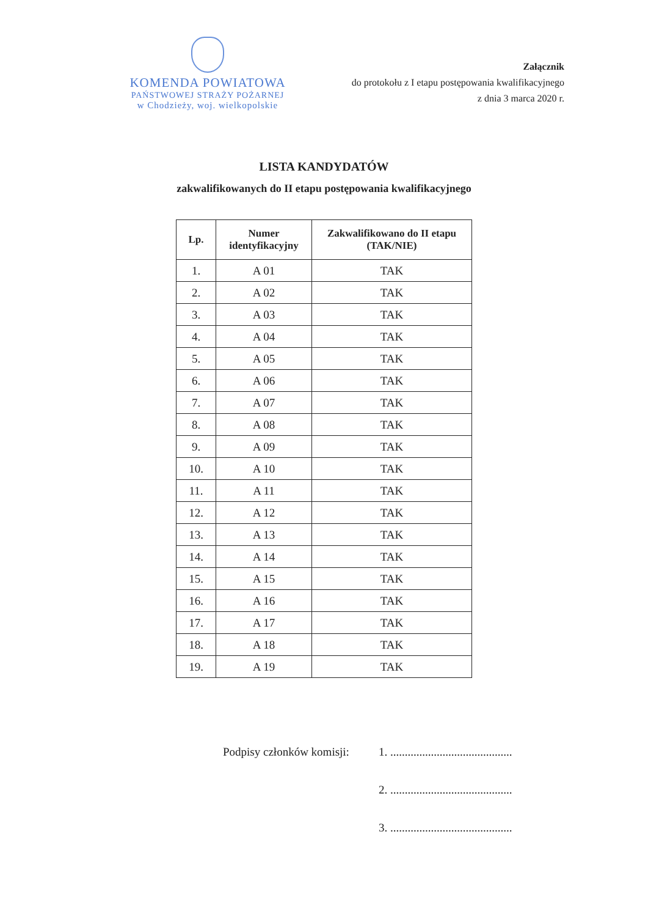KOMENDA POWIATOWA
PAŃSTWOWEJ STRAŻY POŻARNEJ
w Chodzieży, woj. wielkopolskie
Załącznik
do protokołu z I etapu postępowania kwalifikacyjnego
z dnia 3 marca 2020 r.
LISTA KANDYDATÓW
zakwalifikowanych do II etapu postępowania kwalifikacyjnego
| Lp. | Numer identyfikacyjny | Zakwalifikowano do II etapu (TAK/NIE) |
| --- | --- | --- |
| 1. | A 01 | TAK |
| 2. | A 02 | TAK |
| 3. | A 03 | TAK |
| 4. | A 04 | TAK |
| 5. | A 05 | TAK |
| 6. | A 06 | TAK |
| 7. | A 07 | TAK |
| 8. | A 08 | TAK |
| 9. | A 09 | TAK |
| 10. | A 10 | TAK |
| 11. | A 11 | TAK |
| 12. | A 12 | TAK |
| 13. | A 13 | TAK |
| 14. | A 14 | TAK |
| 15. | A 15 | TAK |
| 16. | A 16 | TAK |
| 17. | A 17 | TAK |
| 18. | A 18 | TAK |
| 19. | A 19 | TAK |
Podpisy członków komisji: 1. ..........................................
2. ..........................................
3. ..........................................